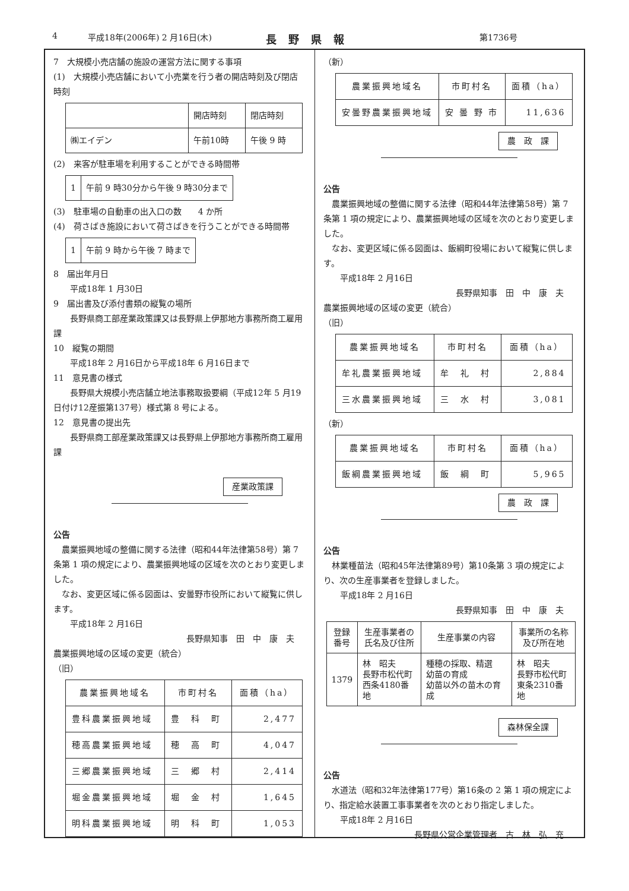4 平成18年(2006年) 2 月16日(木) 長野県報 第1736号
7　大規模小売店舗の施設の運営方法に関する事項
(1)　大規模小売店舗において小売業を行う者の開店時刻及び閉店時刻
| | 開店時刻 | 閉店時刻 |
| ㈱エイデン | 午前10時 | 午後 9 時 |
(2)　来客が駐車場を利用することができる時間帯
| 1 | 午前 9 時30分から午後 9 時30分まで |
(3)　駐車場の自動車の出入口の数　　4 か所
(4)　荷さばき施設において荷さばきを行うことができる時間帯
| 1 | 午前 9 時から午後 7 時まで |
8　届出年月日
　　平成18年 1 月30日
9　届出書及び添付書類の縦覧の場所
　　長野県商工部産業政策課又は長野県上伊那地方事務所商工雇用課
10　縦覧の期間
　　平成18年 2 月16日から平成18年 6 月16日まで
11　意見書の様式
　　長野県大規模小売店舗立地法事務取扱要綱（平成12年 5 月19日付け12産振第137号）様式第 8 号による。
12　意見書の提出先
　　長野県商工部産業政策課又は長野県上伊那地方事務所商工雇用課
産業政策課
公告
農業振興地域の整備に関する法律（昭和44年法律第58号）第 7 条第 1 項の規定により、農業振興地域の区域を次のとおり変更しました。
なお、変更区域に係る図面は、安曇野市役所において縦覧に供します。
　　平成18年 2 月16日
長野県知事　田　中　康　夫
農業振興地域の区域の変更（統合）
（旧）
| 農業振興地域名 | 市町村名 | 面積（ha） |
| --- | --- | --- |
| 豊科農業振興地域 | 豊 科 町 | 2,477 |
| 穂高農業振興地域 | 穂 高 町 | 4,047 |
| 三郷農業振興地域 | 三 郷 村 | 2,414 |
| 堀金農業振興地域 | 堀 金 村 | 1,645 |
| 明科農業振興地域 | 明 科 町 | 1,053 |
（新）
| 農業振興地域名 | 市町村名 | 面積（ha） |
| --- | --- | --- |
| 安曇野農業振興地域 | 安 曇 野 市 | 11,636 |
農　政　課
公告
農業振興地域の整備に関する法律（昭和44年法律第58号）第 7 条第 1 項の規定により、農業振興地域の区域を次のとおり変更しました。
なお、変更区域に係る図面は、飯綱町役場において縦覧に供します。
　　平成18年 2 月16日
長野県知事　田　中　康　夫
農業振興地域の区域の変更（統合）
（旧）
| 農業振興地域名 | 市町村名 | 面積（ha） |
| --- | --- | --- |
| 牟礼農業振興地域 | 牟 礼 村 | 2,884 |
| 三水農業振興地域 | 三 水 村 | 3,081 |
（新）
| 農業振興地域名 | 市町村名 | 面積（ha） |
| --- | --- | --- |
| 飯綱農業振興地域 | 飯 綱 町 | 5,965 |
農　政　課
公告
林業種苗法（昭和45年法律第89号）第10条第 3 項の規定により、次の生産事業者を登録しました。
　　平成18年 2 月16日
長野県知事　田　中　康　夫
| 登録 番号 | 生産事業者の 氏名及び住所 | 生産事業の内容 | 事業所の名称 及び所在地 |
| --- | --- | --- | --- |
| 1379 | 林 昭夫 長野市松代町 西条4180番地 | 種穂の採取、精選 幼苗の育成 幼苗以外の苗木の育成 | 林 昭夫 長野市松代町 東条2310番地 |
森林保全課
公告
水道法（昭和32年法律第177号）第16条の 2 第 1 項の規定により、指定給水装置工事事業者を次のとおり指定しました。
　　平成18年 2 月16日
長野県公営企業管理者　古　林　弘　充